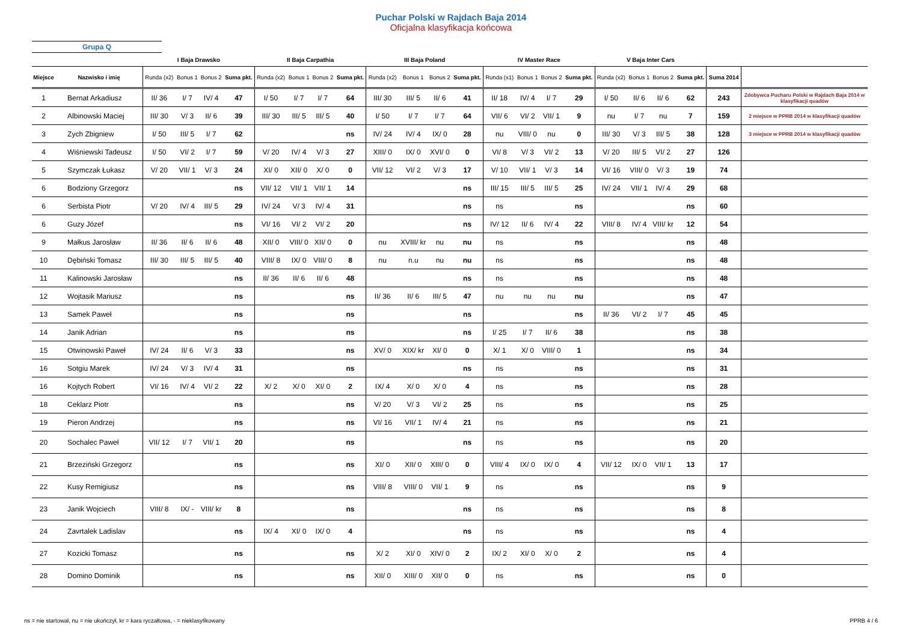Puchar Polski w Rajdach Baja 2014
Oficjalna klasyfikacja końcowa
Grupa Q
| | | I Baja Drawsko | | | | II Baja Carpathia | | | | III Baja Poland | | | | IV Master Race | | | | V Baja Inter Cars | | | | | |
| --- | --- | --- | --- | --- | --- | --- | --- | --- | --- | --- | --- | --- | --- | --- | --- | --- | --- | --- | --- | --- | --- | --- | --- |
| Miejsce | Nazwisko i imię | Runda (x2) | Bonus 1 | Bonus 2 | Suma pkt. | Runda (x2) | Bonus 1 | Bonus 2 | Suma pkt. | Runda (x2) | Bonus 1 | Bonus 2 | Suma pkt. | Runda (x1) | Bonus 1 | Bonus 2 | Suma pkt. | Runda (x2) | Bonus 1 | Bonus 2 | Suma pkt. | Suma 2014 | |
| 1 | Bernat Arkadiusz | II/ 36 | I/ 7 | IV/ 4 | 47 | I/ 50 | I/ 7 | I/ 7 | 64 | III/ 30 | III/ 5 | II/ 6 | 41 | II/ 18 | IV/ 4 | I/ 7 | 29 | I/ 50 | II/ 6 | II/ 6 | 62 | 243 | Zdobywca Pucharu Polski w Rajdach Baja 2014 w klasyfikacji quadów |
| 2 | Albinowski Maciej | III/ 30 | V/ 3 | II/ 6 | 39 | III/ 30 | III/ 5 | III/ 5 | 40 | I/ 50 | I/ 7 | I/ 7 | 64 | VII/ 6 | VI/ 2 | VII/ 1 | 9 | nu | I/ 7 | nu | 7 | 159 | 2 miejsce w PPRB 2014 w klasyfikacji quadów |
| 3 | Zych Zbigniew | I/ 50 | III/ 5 | I/ 7 | 62 | | | | ns | IV/ 24 | IV/ 4 | IX/ 0 | 28 | nu | VIII/ 0 | nu | 0 | III/ 30 | V/ 3 | III/ 5 | 38 | 128 | 3 miejsce w PPRB 2014 w klasyfikacji quadów |
| 4 | Wiśniewski Tadeusz | I/ 50 | VI/ 2 | I/ 7 | 59 | V/ 20 | IV/ 4 | V/ 3 | 27 | XIII/ 0 | IX/ 0 | XVI/ 0 | 0 | VI/ 8 | V/ 3 | VI/ 2 | 13 | V/ 20 | III/ 5 | VI/ 2 | 27 | 126 | |
| 5 | Szymczak Łukasz | V/ 20 | VII/ 1 | V/ 3 | 24 | XI/ 0 | XII/ 0 | X/ 0 | 0 | VII/ 12 | VI/ 2 | V/ 3 | 17 | V/ 10 | VII/ 1 | V/ 3 | 14 | VI/ 16 | VIII/ 0 | V/ 3 | 19 | 74 | |
| 6 | Bodziony Grzegorz | | | | ns | VII/ 12 | VII/ 1 | VII/ 1 | 14 | | | | ns | III/ 15 | III/ 5 | III/ 5 | 25 | IV/ 24 | VII/ 1 | IV/ 4 | 29 | 68 | |
| 6 | Serbista Piotr | V/ 20 | IV/ 4 | III/ 5 | 29 | IV/ 24 | V/ 3 | IV/ 4 | 31 | | | | ns | ns | | | ns | | | | ns | 60 | |
| 6 | Guzy Józef | | | | ns | VI/ 16 | VI/ 2 | VI/ 2 | 20 | | | | ns | IV/ 12 | II/ 6 | IV/ 4 | 22 | VIII/ 8 | IV/ 4 | VIII/ kr | 12 | 54 | |
| 9 | Małkus Jarosław | II/ 36 | II/ 6 | II/ 6 | 48 | XII/ 0 | VIII/ 0 | XII/ 0 | 0 | nu | XVIII/ kr | nu | nu | ns | | | ns | | | | ns | 48 | |
| 10 | Dębiński Tomasz | III/ 30 | III/ 5 | III/ 5 | 40 | VIII/ 8 | IX/ 0 | VIII/ 0 | 8 | nu | n.u | nu | nu | ns | | | ns | | | | ns | 48 | |
| 11 | Kalinowski Jarosław | | | | ns | II/ 36 | II/ 6 | II/ 6 | 48 | | | | ns | ns | | | ns | | | | ns | 48 | |
| 12 | Wojtasik Mariusz | | | | ns | | | | ns | II/ 36 | II/ 6 | III/ 5 | 47 | nu | nu | nu | nu | | | | ns | 47 | |
| 13 | Samek Paweł | | | | ns | | | | ns | | | | ns | | | | ns | II/ 36 | VI/ 2 | I/ 7 | 45 | 45 | |
| 14 | Janik Adrian | | | | ns | | | | ns | | | | ns | I/ 25 | I/ 7 | II/ 6 | 38 | | | | ns | 38 | |
| 15 | Otwinowski Paweł | IV/ 24 | II/ 6 | V/ 3 | 33 | | | | ns | XV/ 0 | XIX/ kr | XI/ 0 | 0 | X/ 1 | X/ 0 | VIII/ 0 | 1 | | | | ns | 34 | |
| 16 | Sotgiu Marek | IV/ 24 | V/ 3 | IV/ 4 | 31 | | | | ns | | | | ns | ns | | | ns | | | | ns | 31 | |
| 16 | Kojtych Robert | VI/ 16 | IV/ 4 | VI/ 2 | 22 | X/ 2 | X/ 0 | XI/ 0 | 2 | IX/ 4 | X/ 0 | X/ 0 | 4 | ns | | | ns | | | | ns | 28 | |
| 18 | Ceklarz Piotr | | | | ns | | | | ns | V/ 20 | V/ 3 | VI/ 2 | 25 | ns | | | ns | | | | ns | 25 | |
| 19 | Pieron Andrzej | | | | ns | | | | ns | VI/ 16 | VII/ 1 | IV/ 4 | 21 | ns | | | ns | | | | ns | 21 | |
| 20 | Sochalec Paweł | VII/ 12 | I/ 7 | VII/ 1 | 20 | | | | ns | | | | ns | ns | | | ns | | | | ns | 20 | |
| 21 | Brzeziński Grzegorz | | | | ns | | | | ns | XI/ 0 | XII/ 0 | XIII/ 0 | 0 | VIII/ 4 | IX/ 0 | IX/ 0 | 4 | VII/ 12 | IX/ 0 | VII/ 1 | 13 | 17 | |
| 22 | Kusy Remigiusz | | | | ns | | | | ns | VIII/ 8 | VIII/ 0 | VII/ 1 | 9 | ns | | | ns | | | | ns | 9 | |
| 23 | Janik Wojciech | VIII/ 8 | IX/ - | VIII/ kr | 8 | | | | ns | | | | ns | ns | | | ns | | | | ns | 8 | |
| 24 | Zavrtalek Ladislav | | | | ns | IX/ 4 | XI/ 0 | IX/ 0 | 4 | | | | ns | ns | | | ns | | | | ns | 4 | |
| 27 | Kozicki Tomasz | | | | ns | | | | ns | X/ 2 | XI/ 0 | XIV/ 0 | 2 | IX/ 2 | XI/ 0 | X/ 0 | 2 | | | | ns | 4 | |
| 28 | Domino Dominik | | | | ns | | | | ns | XII/ 0 | XIII/ 0 | XII/ 0 | 0 | ns | | | ns | | | | ns | 0 | |
ns = nie startował, nu = nie ukończył, kr = kara ryczałtowa, - = nieklasyfikowany PPRB 4 / 6